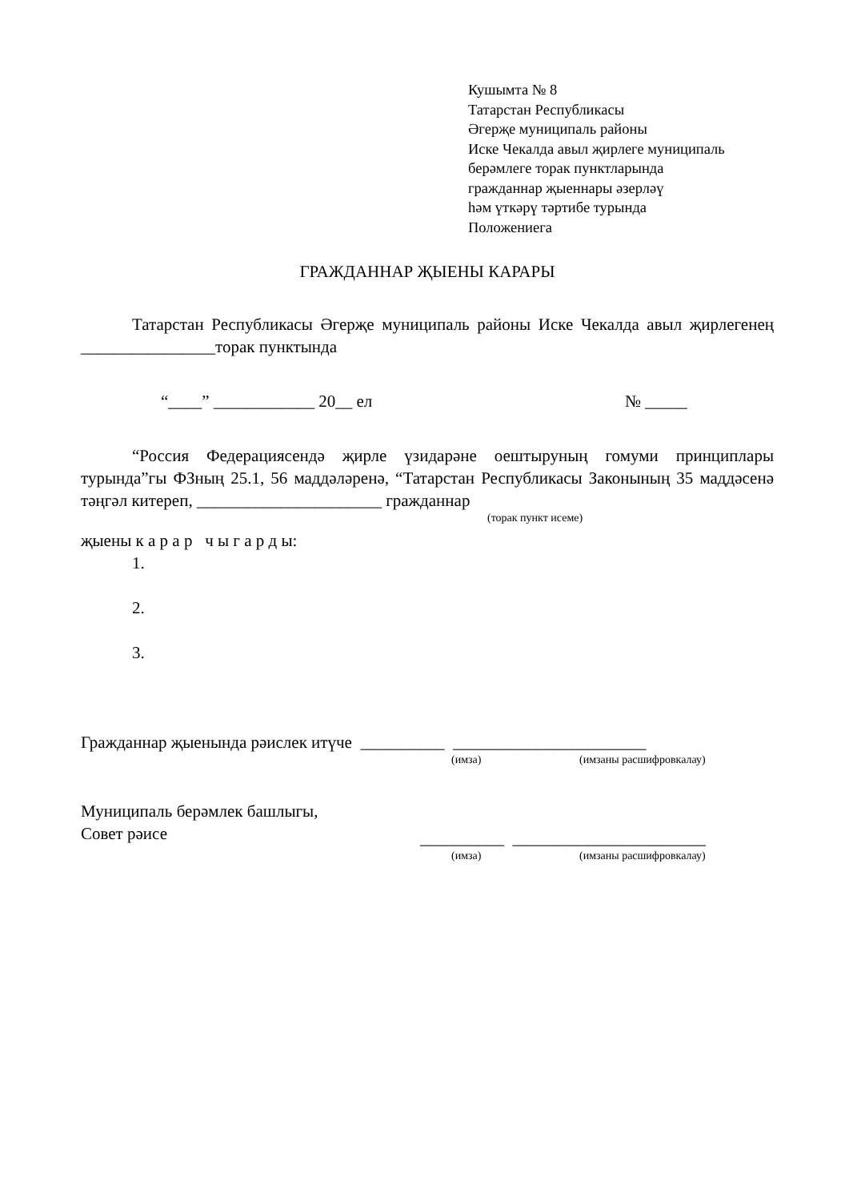Кушымта № 8
Татарстан Республикасы
Әгерҗе муниципаль районы
Иске Чекалда авыл җирлеге муниципаль
берәмлеге торак пунктларында
гражданнар җыеннары әзерләү
һәм үткәрү тәртибе турында
Положениега
ГРАЖДАННАР ҖЫЕНЫ КАРАРЫ
Татарстан Республикасы Әгерҗе муниципаль районы Иске Чекалда авыл җирлегенең ________________торак пунктында
“____” ____________ 20__ ел № _____
“Россия Федерациясендә җирле үзидарәне оештыруның гомуми принциплары турында”гы ФЗның 25.1, 56 маддәләренә, “Татарстан Республикасы Законының 35 маддәсенә тәңгәл китереп, ______________________ гражданнар
(торак пункт исеме)
җыены к а р а р ч ы г а р д ы:
1.
2.
3.
Гражданнар җыенында рәислек итүче __________ _______________________
(имза) (имзаны расшифровкалау)
Муниципаль берәмлек башлыгы,
Совет рәисе __________ _______________________
(имза) (имзаны расшифровкалау)